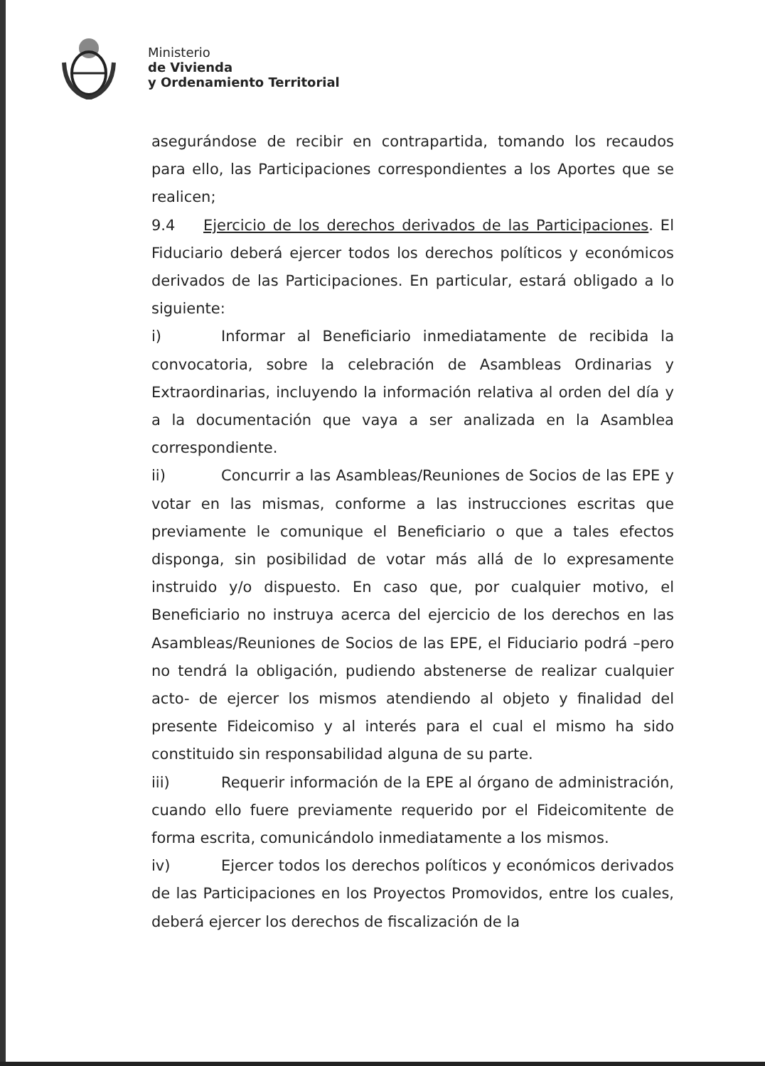Ministerio
de Vivienda
y Ordenamiento Territorial
asegurándose de recibir en contrapartida, tomando los recaudos para ello, las Participaciones correspondientes a los Aportes que se realicen;
9.4 Ejercicio de los derechos derivados de las Participaciones. El Fiduciario deberá ejercer todos los derechos políticos y económicos derivados de las Participaciones. En particular, estará obligado a lo siguiente:
i) Informar al Beneficiario inmediatamente de recibida la convocatoria, sobre la celebración de Asambleas Ordinarias y Extraordinarias, incluyendo la información relativa al orden del día y a la documentación que vaya a ser analizada en la Asamblea correspondiente.
ii) Concurrir a las Asambleas/Reuniones de Socios de las EPE y votar en las mismas, conforme a las instrucciones escritas que previamente le comunique el Beneficiario o que a tales efectos disponga, sin posibilidad de votar más allá de lo expresamente instruido y/o dispuesto. En caso que, por cualquier motivo, el Beneficiario no instruya acerca del ejercicio de los derechos en las Asambleas/Reuniones de Socios de las EPE, el Fiduciario podrá –pero no tendrá la obligación, pudiendo abstenerse de realizar cualquier acto- de ejercer los mismos atendiendo al objeto y finalidad del presente Fideicomiso y al interés para el cual el mismo ha sido constituido sin responsabilidad alguna de su parte.
iii) Requerir información de la EPE al órgano de administración, cuando ello fuere previamente requerido por el Fideicomitente de forma escrita, comunicándolo inmediatamente a los mismos.
iv) Ejercer todos los derechos políticos y económicos derivados de las Participaciones en los Proyectos Promovidos, entre los cuales, deberá ejercer los derechos de fiscalización de la